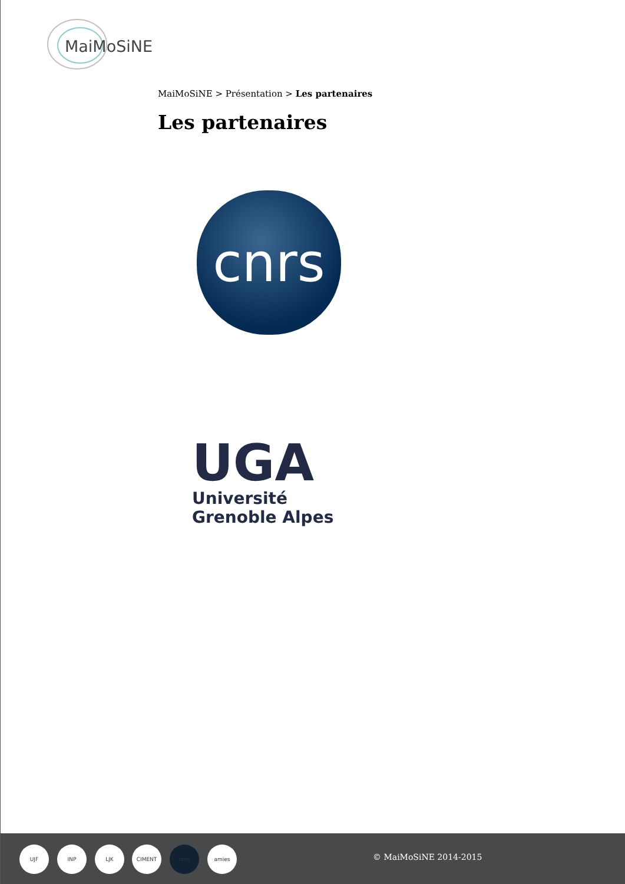MaiMoSiNE
MaiMoSiNE > Présentation > Les partenaires
Les partenaires
cnrs
UGA
Université
Grenoble Alpes
UJF INP LJK CIMENT cnrs amies
© MaiMoSiNE 2014-2015